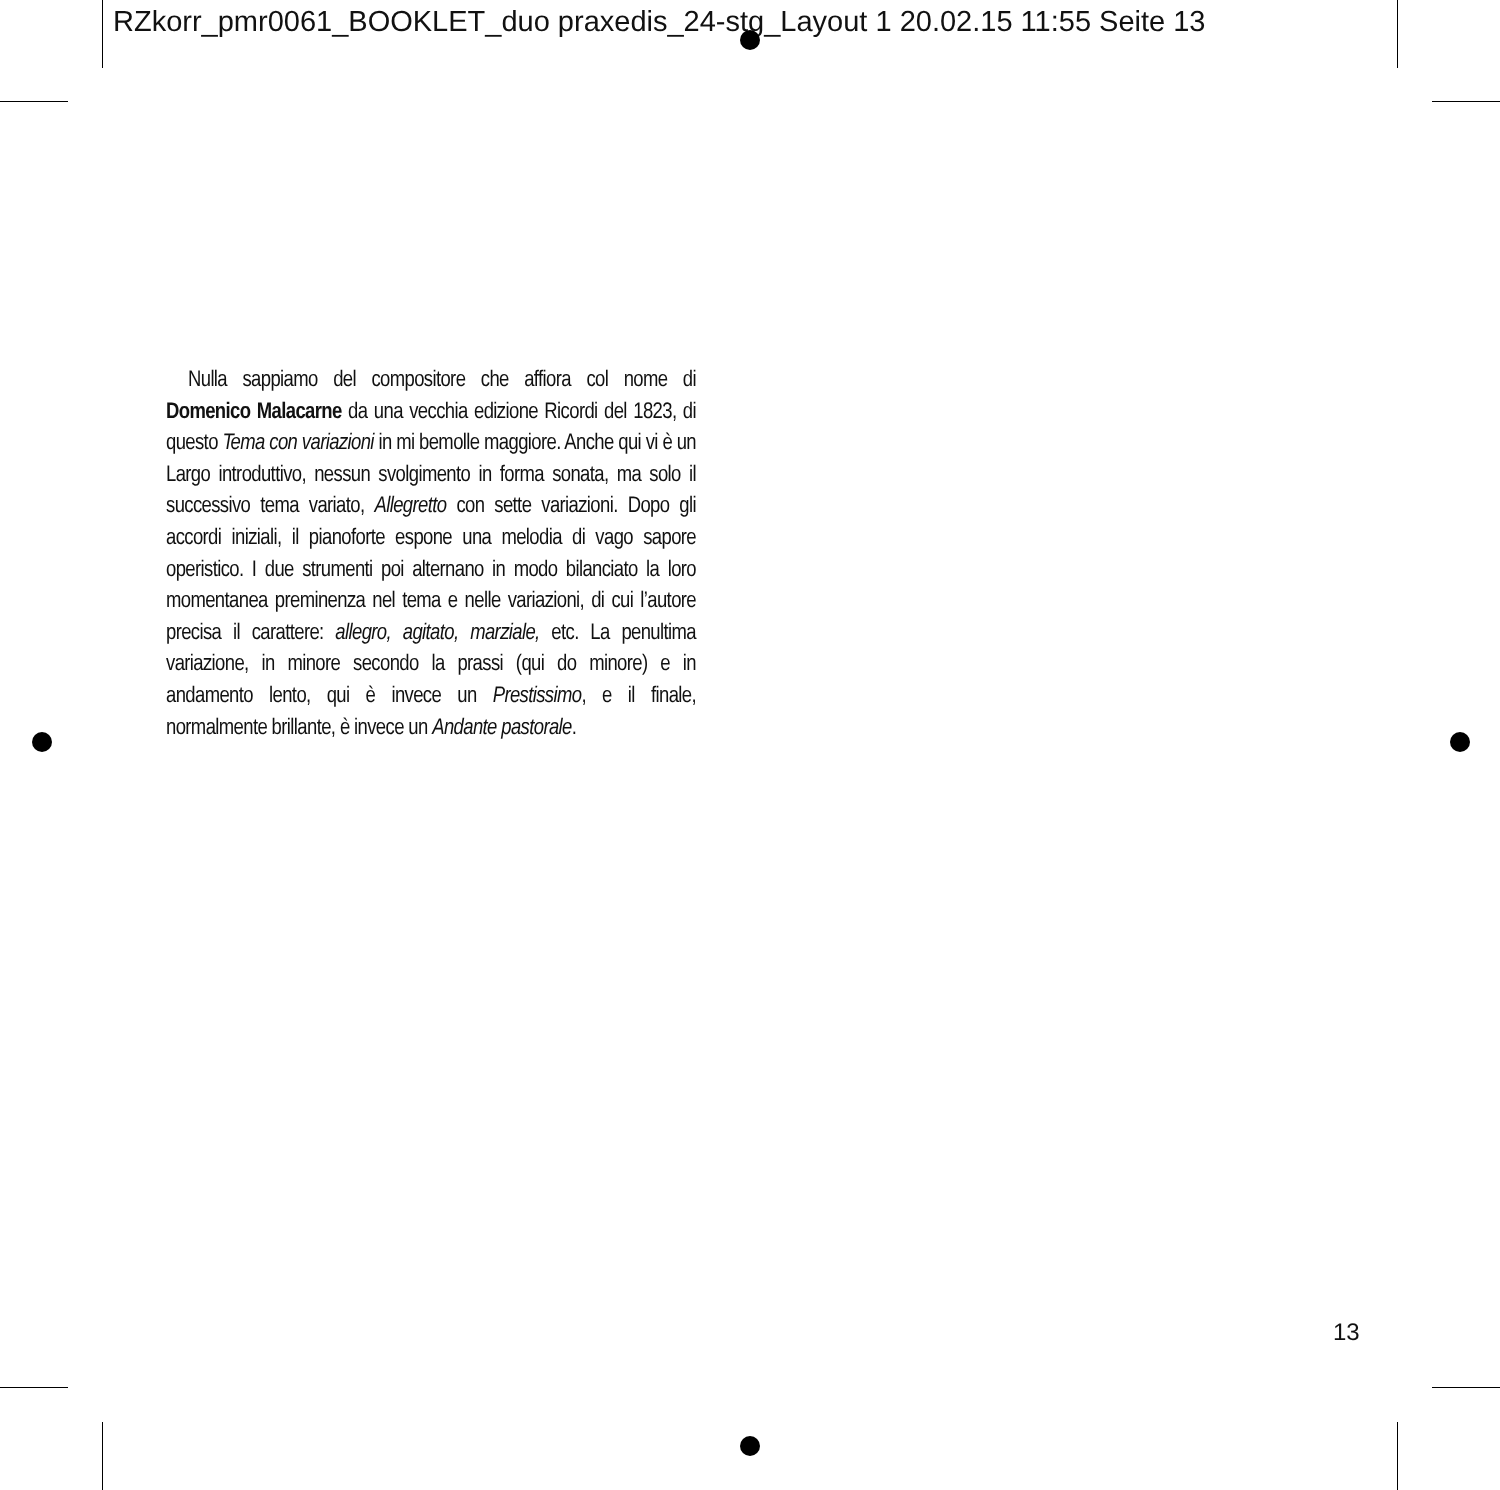RZkorr_pmr0061_BOOKLET_duo praxedis_24-stg_Layout 1 20.02.15 11:55 Seite 13
Nulla sappiamo del compositore che affiora col nome di Domenico Malacarne da una vecchia edizione Ricordi del 1823, di questo Tema con variazioni in mi bemolle maggiore. Anche qui vi è un Largo introduttivo, nessun svolgimento in forma sonata, ma solo il successivo tema variato, Allegretto con sette variazioni. Dopo gli accordi iniziali, il pianoforte espone una melodia di vago sapore operistico. I due strumenti poi alternano in modo bilanciato la loro momentanea preminenza nel tema e nelle variazioni, di cui l’autore precisa il carattere: allegro, agitato, marziale, etc. La penultima variazione, in minore secondo la prassi (qui do minore) e in andamento lento, qui è invece un Prestissimo, e il finale, normalmente brillante, è invece un Andante pastorale.
13